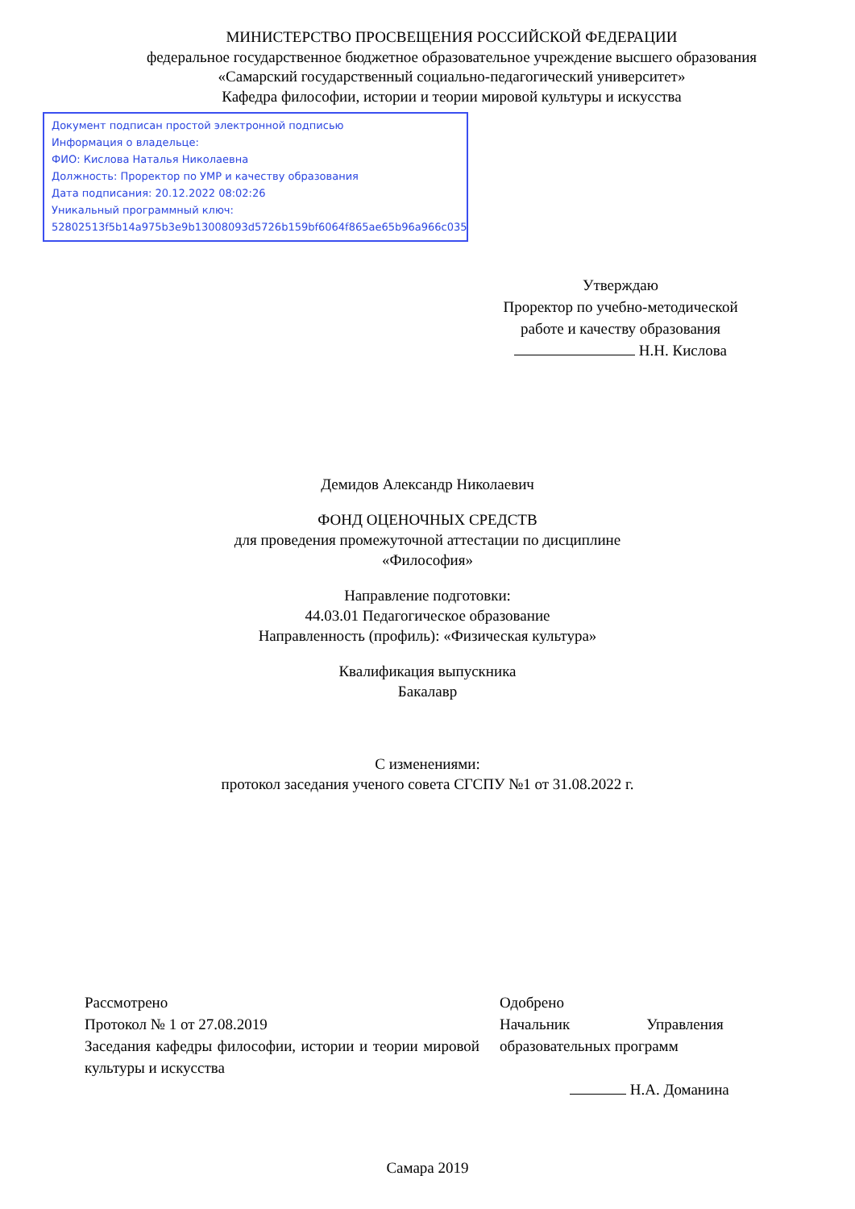МИНИСТЕРСТВО ПРОСВЕЩЕНИЯ РОССИЙСКОЙ ФЕДЕРАЦИИ
федеральное государственное бюджетное образовательное учреждение высшего образования
«Самарский государственный социально-педагогический университет»
Кафедра философии, истории и теории мировой культуры и искусства
Документ подписан простой электронной подписью
Информация о владельце:
ФИО: Кислова Наталья Николаевна
Должность: Проректор по УМР и качеству образования
Дата подписания: 20.12.2022 08:02:26
Уникальный программный ключ:
52802513f5b14a975b3e9b13008093d5726b159bf6064f865ae65b96a966c035
Утверждаю
Проректор по учебно-методической
работе и качеству образования
Н.Н. Кислова
Демидов Александр Николаевич
ФОНД ОЦЕНОЧНЫХ СРЕДСТВ
для проведения промежуточной аттестации по дисциплине
«Философия»
Направление подготовки:
44.03.01 Педагогическое образование
Направленность (профиль): «Физическая культура»
Квалификация выпускника
Бакалавр
С изменениями:
протокол заседания ученого совета СГСПУ №1 от 31.08.2022 г.
Рассмотрено
Протокол № 1 от 27.08.2019
Заседания кафедры философии, истории и теории мировой культуры и искусства
Одобрено
Начальник Управления
образовательных программ
Н.А. Доманина
Самара 2019